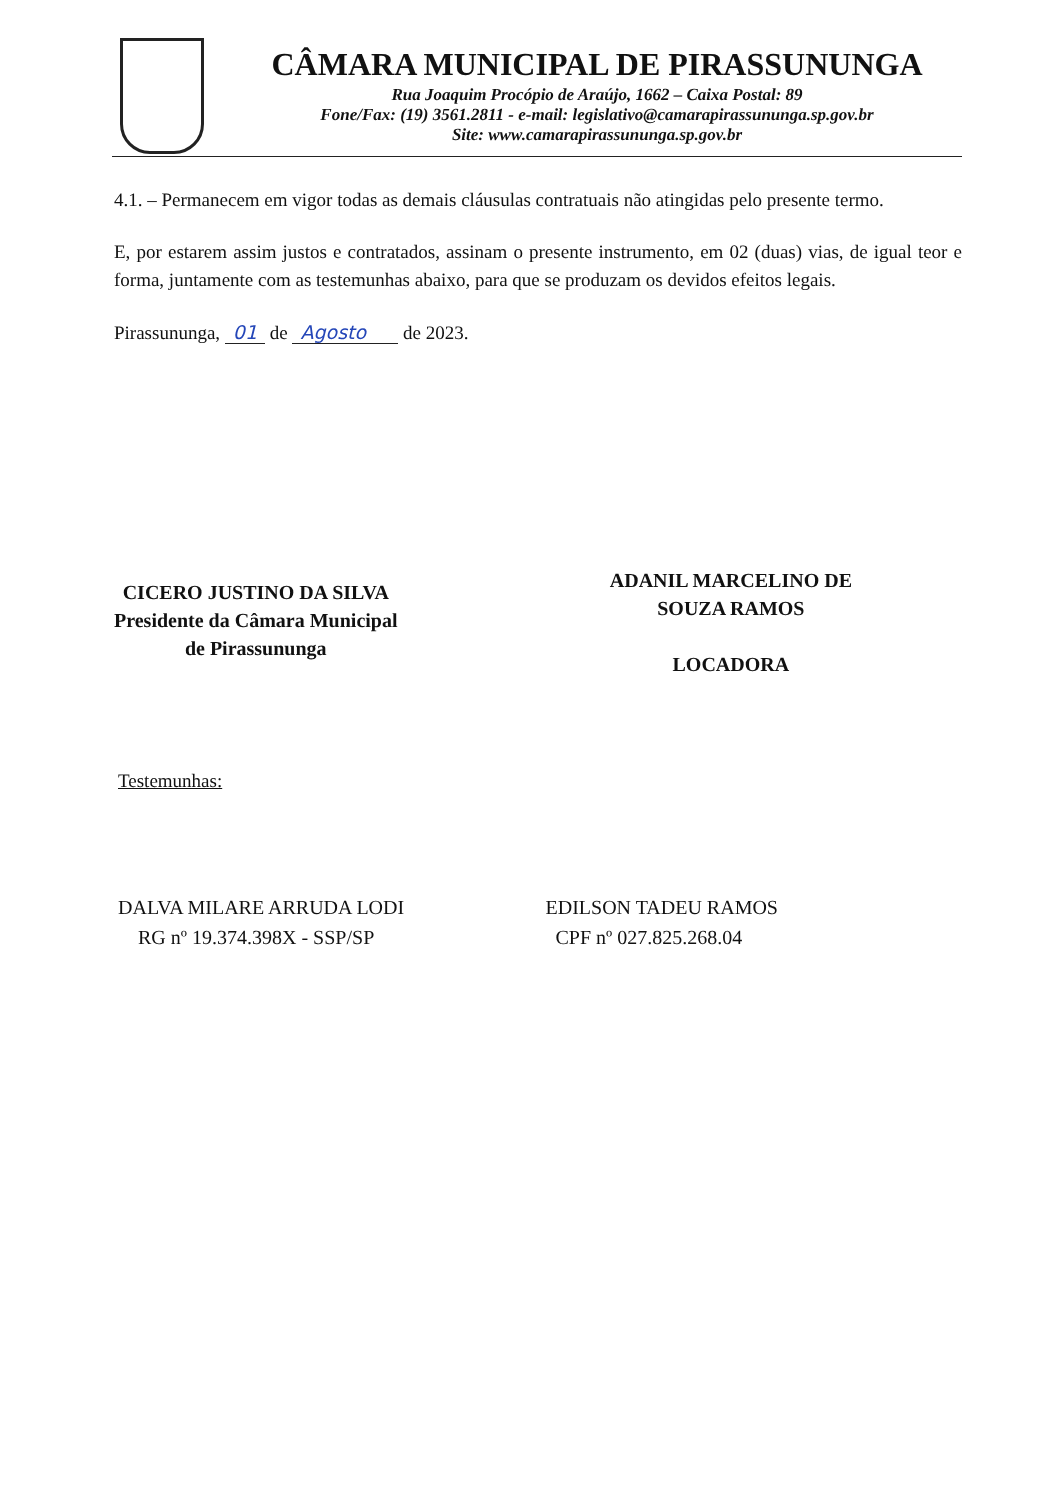CÂMARA MUNICIPAL DE PIRASSUNUNGA
Rua Joaquim Procópio de Araújo, 1662 – Caixa Postal: 89
Fone/Fax: (19) 3561.2811 - e-mail: legislativo@camarapirassununga.sp.gov.br
Site: www.camarapirassununga.sp.gov.br
4.1. – Permanecem em vigor todas as demais cláusulas contratuais não atingidas pelo presente termo.
E, por estarem assim justos e contratados, assinam o presente instrumento, em 02 (duas) vias, de igual teor e forma, juntamente com as testemunhas abaixo, para que se produzam os devidos efeitos legais.
Pirassununga, 01 de Agosto de 2023.
CICERO JUSTINO DA SILVA
Presidente da Câmara Municipal
de Pirassununga
ADANIL MARCELINO DE
SOUZA RAMOS
LOCADORA
Testemunhas:
DALVA MILARE ARRUDA LODI
RG nº 19.374.398X - SSP/SP
EDILSON TADEU RAMOS
CPF nº 027.825.268.04